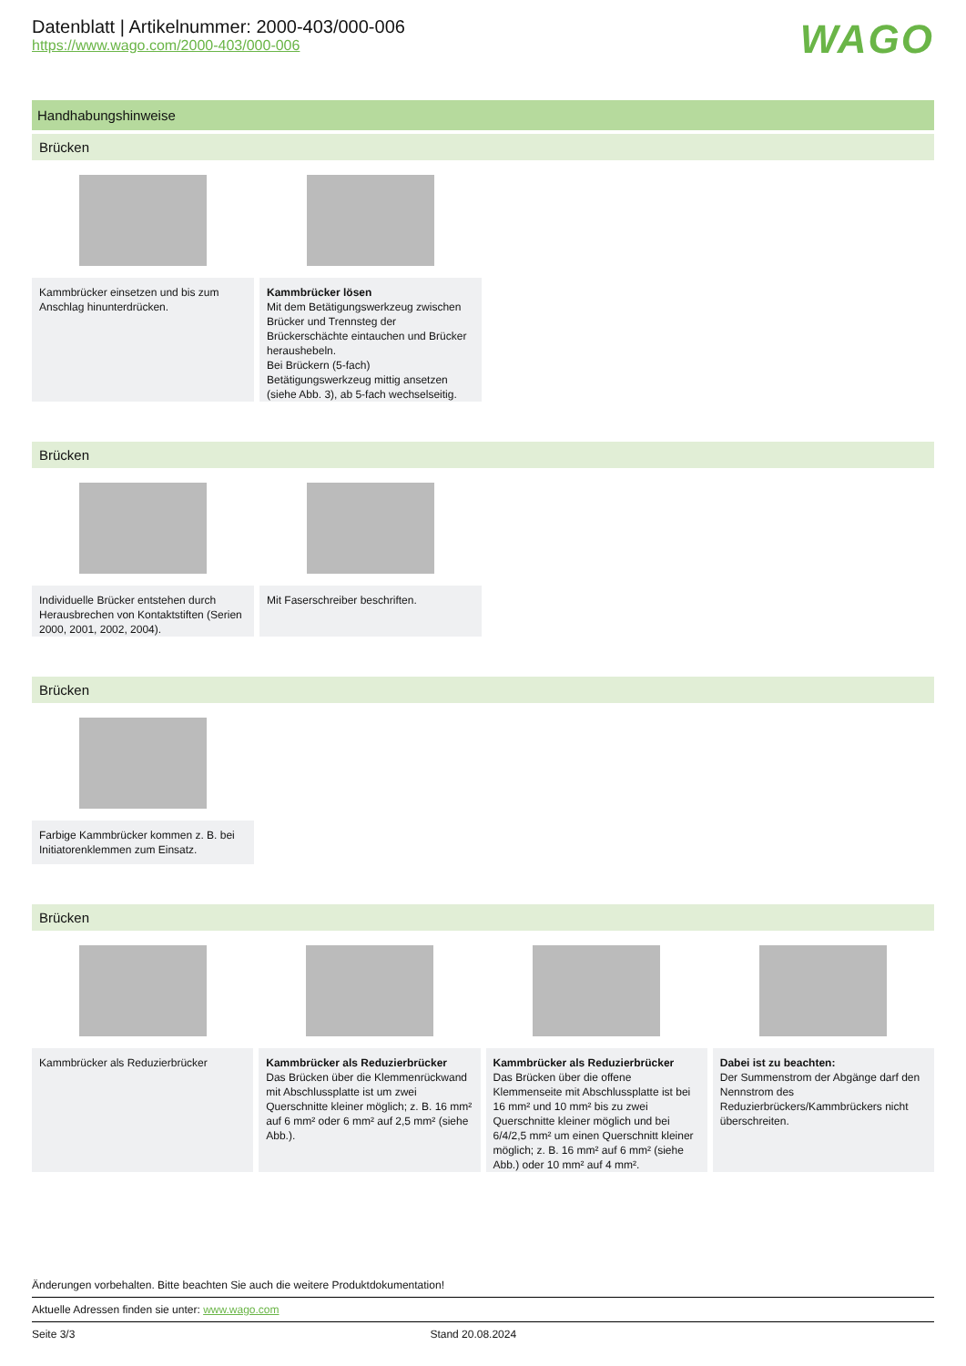Datenblatt | Artikelnummer: 2000-403/000-006
https://www.wago.com/2000-403/000-006
WAGO
Handhabungshinweise
Brücken
Kammbrücker einsetzen und bis zum Anschlag hinunterdrücken.
Kammbrücker lösen
Mit dem Betätigungswerkzeug zwischen Brücker und Trennsteg der Brückerschächte eintauchen und Brücker heraushebeln.
Bei Brückern (5-fach) Betätigungswerkzeug mittig ansetzen (siehe Abb. 3), ab 5-fach wechselseitig.
Brücken
Individuelle Brücker entstehen durch Herausbrechen von Kontaktstiften (Serien 2000, 2001, 2002, 2004).
Mit Faserschreiber beschriften.
Brücken
Farbige Kammbrücker kommen z. B. bei Initiatorenklemmen zum Einsatz.
Brücken
Kammbrücker als Reduzierbrücker
Kammbrücker als Reduzierbrücker
Das Brücken über die Klemmenrückwand mit Abschlussplatte ist um zwei Querschnitte kleiner möglich; z. B. 16 mm² auf 6 mm² oder 6 mm² auf 2,5 mm² (siehe Abb.).
Kammbrücker als Reduzierbrücker
Das Brücken über die offene Klemmenseite mit Abschlussplatte ist bei 16 mm² und 10 mm² bis zu zwei Querschnitte kleiner möglich und bei 6/4/2,5 mm² um einen Querschnitt kleiner möglich; z. B. 16 mm² auf 6 mm² (siehe Abb.) oder 10 mm² auf 4 mm².
Dabei ist zu beachten:
Der Summenstrom der Abgänge darf den Nennstrom des Reduzierbrückers/Kammbrückers nicht überschreiten.
Änderungen vorbehalten. Bitte beachten Sie auch die weitere Produktdokumentation!
Aktuelle Adressen finden sie unter: www.wago.com
Seite 3/3 Stand 20.08.2024